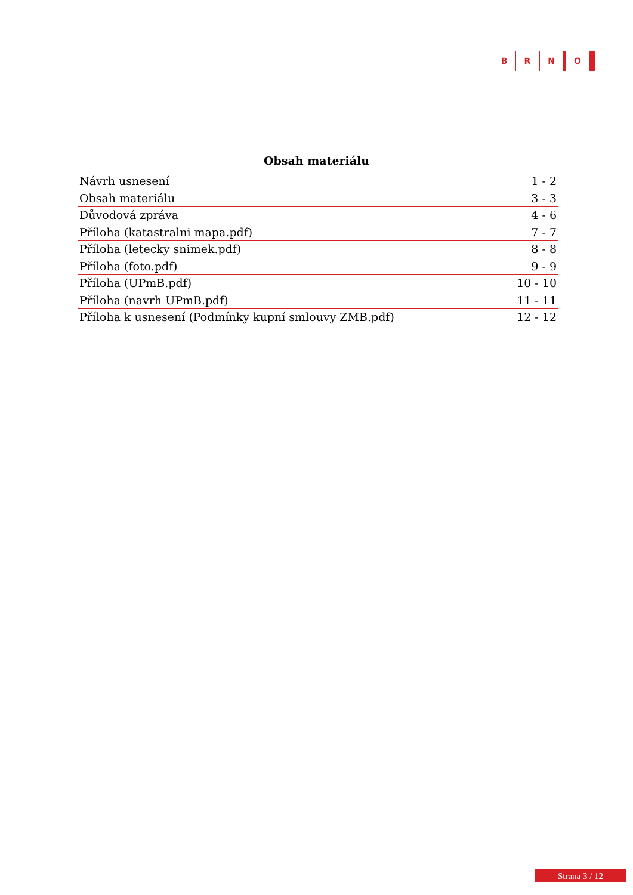B R N O
Obsah materiálu
| Návrh usnesení | 1 - 2 |
| Obsah materiálu | 3 - 3 |
| Důvodová zpráva | 4 - 6 |
| Příloha (katastralni mapa.pdf) | 7 - 7 |
| Příloha (letecky snimek.pdf) | 8 - 8 |
| Příloha (foto.pdf) | 9 - 9 |
| Příloha (UPmB.pdf) | 10 - 10 |
| Příloha (navrh UPmB.pdf) | 11 - 11 |
| Příloha k usnesení (Podmínky kupní smlouvy ZMB.pdf) | 12 - 12 |
Strana 3 / 12